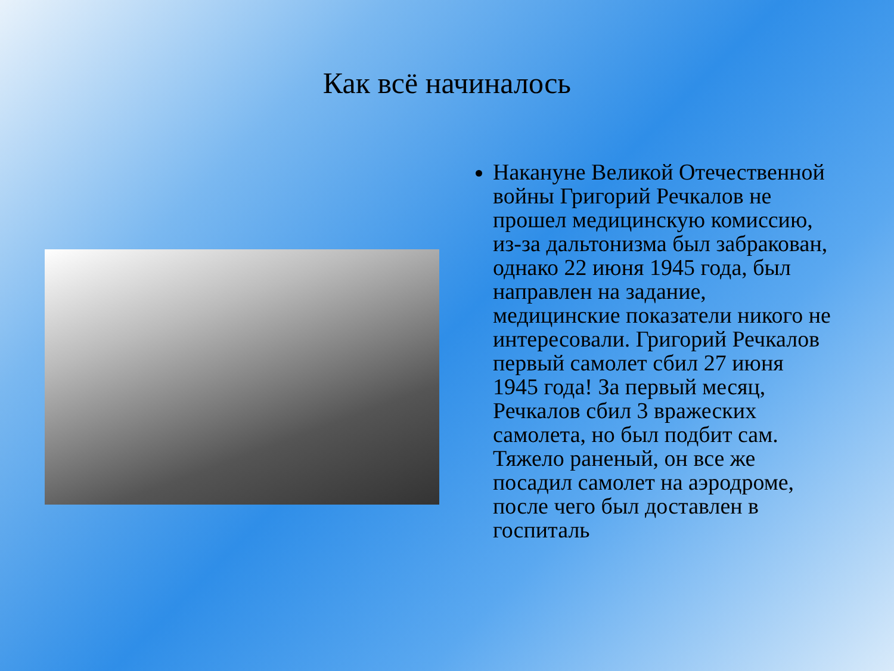Как всё начиналось
Накануне Великой Отечественной войны Григорий Речкалов не прошел медицинскую комиссию, из-за дальтонизма был забракован, однако 22 июня 1945 года, был направлен на задание, медицинские показатели никого не интересовали. Григорий Речкалов первый самолет сбил 27 июня 1945 года! За первый месяц, Речкалов сбил 3 вражеских самолета, но был подбит сам. Тяжело раненый, он все же посадил самолет на аэродроме, после чего был доставлен в госпиталь